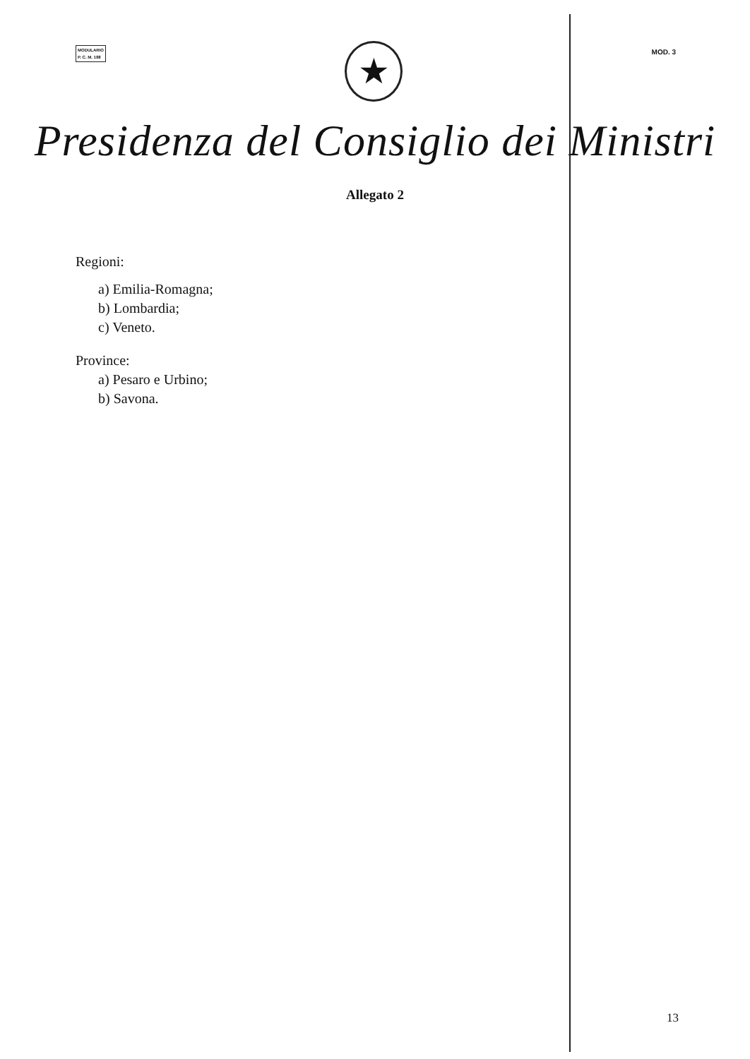MODULARIO
P. C. M. 198
MOD. 3
★
Presidenza del Consiglio dei Ministri
Allegato 2
Regioni:
a) Emilia-Romagna;
b) Lombardia;
c) Veneto.
Province:
a) Pesaro e Urbino;
b) Savona.
13